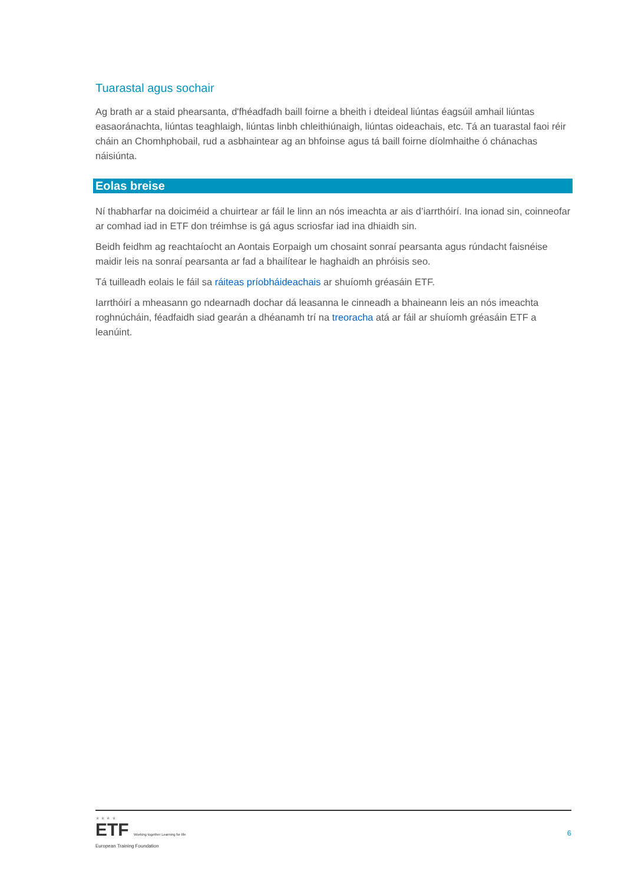Tuarastal agus sochair
Ag brath ar a staid phearsanta, d'fhéadfadh baill foirne a bheith i dteideal liúntas éagsúil amhail liúntas easaoránachta, liúntas teaghlaigh, liúntas linbh chleithiúnaigh, liúntas oideachais, etc. Tá an tuarastal faoi réir cháin an Chomhphobail, rud a asbhaintear ag an bhfoinse agus tá baill foirne díolmhaithe ó chánachas náisiúnta.
Eolas breise
Ní thabharfar na doiciméid a chuirtear ar fáil le linn an nós imeachta ar ais d’iarrthóirí. Ina ionad sin, coinneofar ar comhad iad in ETF don tréimhse is gá agus scriosfar iad ina dhiaidh sin.
Beidh feidhm ag reachtaíocht an Aontais Eorpaigh um chosaint sonraí pearsanta agus rúndacht faisnéise maidir leis na sonraí pearsanta ar fad a bhailítear le haghaidh an phróisis seo.
Tá tuilleadh eolais le fáil sa ráiteas príobháideachais ar shuíomh gréasáin ETF.
Iarrthóirí a mheasann go ndearnadh dochar dá leasanna le cinneadh a bhaineann leis an nós imeachta roghnúcháin, féadfaidh siad gearán a dhéanamh trí na treoracha atá ar fáil ar shuíomh gréasáin ETF a leanúint.
★ ★ ★ ★
ETF Working together Learning for life
European Training Foundation
6